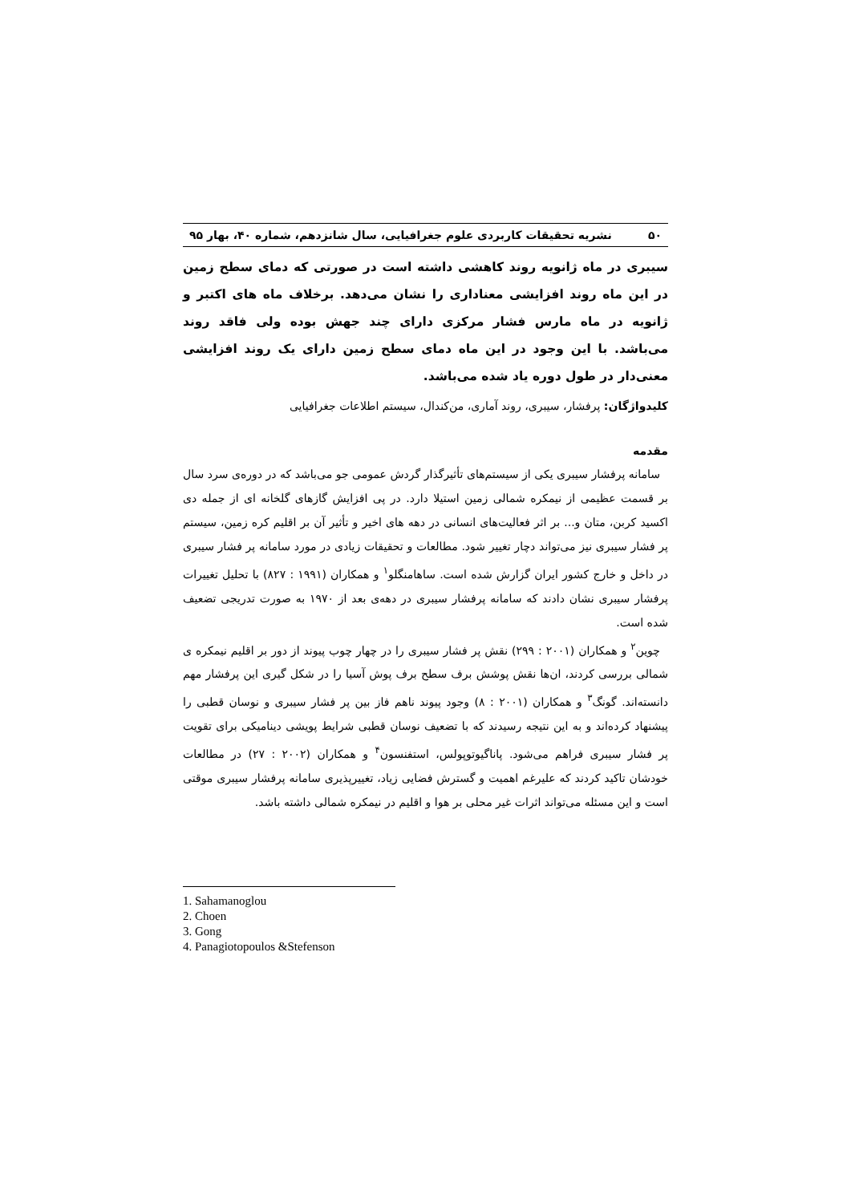۵۰ نشریه تحقیقات کاربردی علوم جغرافیایی، سال شانزدهم، شماره ۴۰، بهار ۹۵
سیبری در ماه ژانویه روند کاهشی داشته است در صورتی که دمای سطح زمین در این ماه روند افزایشی معناداری را نشان می‌دهد. برخلاف ماه های اکتبر و ژانویه در ماه مارس فشار مرکزی دارای چند جهش بوده ولی فاقد روند می‌باشد. با این وجود در این ماه دمای سطح زمین دارای یک روند افزایشی معنی‌دار در طول دوره یاد شده می‌باشد.
کلیدواژگان: پرفشار، سیبری، روند آماری، من‌کندال، سیستم اطلاعات جغرافیایی
مقدمه
سامانه پرفشار سیبری یکی از سیستم‌های تأثیرگذار گردش عمومی جو می‌باشد که در دوره‌ی سرد سال بر قسمت عظیمی از نیمکره شمالی زمین استیلا دارد. در پی افزایش گازهای گلخانه ای از جمله دی اکسید کربن، متان و... بر اثر فعالیت‌های انسانی در دهه های اخیر و تأثیر آن بر اقلیم کره زمین، سیستم پر فشار سیبری نیز می‌تواند دچار تغییر شود. مطالعات و تحقیقات زیادی در مورد سامانه پر فشار سیبری در داخل و خارج کشور ایران گزارش شده است. ساهامنگلو<sup>۱</sup> و همکاران (۱۹۹۱ : ۸۲۷) با تحلیل تغییرات پرفشار سیبری نشان دادند که سامانه پرفشار سیبری در دهه‌ی بعد از ۱۹۷۰ به صورت تدریجی تضعیف شده است.
چوین<sup>۲</sup> و همکاران (۲۰۰۱ : ۲۹۹) نقش پر فشار سیبری را در چهار چوب پیوند از دور بر اقلیم نیمکره ی شمالی بررسی کردند، ان‌ها نقش پوشش برف سطح برف پوش آسیا را در شکل گیری این پرفشار مهم دانسته‌اند. گونگ<sup>۳</sup> و همکاران (۲۰۰۱ : ۸) وجود پیوند ناهم فاز بین پر فشار سیبری و نوسان قطبی را پیشنهاد کرده‌اند و به این نتیجه رسیدند که با تضعیف نوسان قطبی شرایط پویشی دینامیکی برای تقویت پر فشار سیبری فراهم می‌شود. پاناگیوتوپولس، استفنسون<sup>۴</sup> و همکاران (۲۰۰۲ : ۲۷) در مطالعات خودشان تاکید کردند که علیرغم اهمیت و گسترش فضایی زیاد، تغییرپذیری سامانه پرفشار سیبری موقتی است و این مسئله می‌تواند اثرات غیر محلی بر هوا و اقلیم در نیمکره شمالی داشته باشد.
1. Sahamanoglou
2. Choen
3. Gong
4. Panagiotopoulos &Stefenson